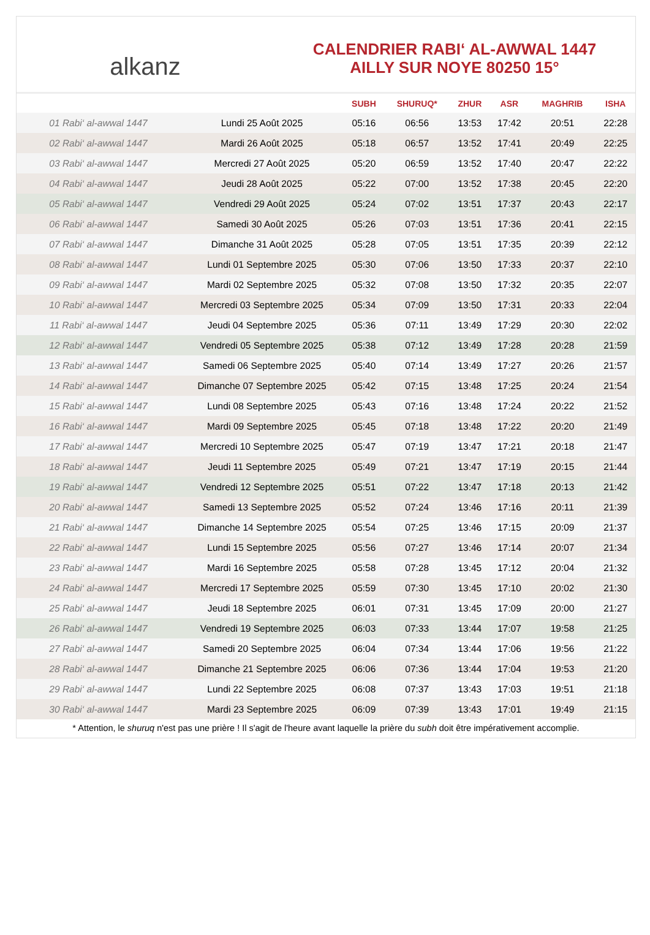alkanz
CALENDRIER RABI‘ AL-AWWAL 1447
AILLY SUR NOYE 80250 15°
| | | SUBH | SHURUQ* | ZHUR | ASR | MAGHRIB | ISHA |
| --- | --- | --- | --- | --- | --- | --- | --- |
| 01 Rabi‘ al-awwal 1447 | Lundi 25 Août 2025 | 05:16 | 06:56 | 13:53 | 17:42 | 20:51 | 22:28 |
| 02 Rabi‘ al-awwal 1447 | Mardi 26 Août 2025 | 05:18 | 06:57 | 13:52 | 17:41 | 20:49 | 22:25 |
| 03 Rabi‘ al-awwal 1447 | Mercredi 27 Août 2025 | 05:20 | 06:59 | 13:52 | 17:40 | 20:47 | 22:22 |
| 04 Rabi‘ al-awwal 1447 | Jeudi 28 Août 2025 | 05:22 | 07:00 | 13:52 | 17:38 | 20:45 | 22:20 |
| 05 Rabi‘ al-awwal 1447 | Vendredi 29 Août 2025 | 05:24 | 07:02 | 13:51 | 17:37 | 20:43 | 22:17 |
| 06 Rabi‘ al-awwal 1447 | Samedi 30 Août 2025 | 05:26 | 07:03 | 13:51 | 17:36 | 20:41 | 22:15 |
| 07 Rabi‘ al-awwal 1447 | Dimanche 31 Août 2025 | 05:28 | 07:05 | 13:51 | 17:35 | 20:39 | 22:12 |
| 08 Rabi‘ al-awwal 1447 | Lundi 01 Septembre 2025 | 05:30 | 07:06 | 13:50 | 17:33 | 20:37 | 22:10 |
| 09 Rabi‘ al-awwal 1447 | Mardi 02 Septembre 2025 | 05:32 | 07:08 | 13:50 | 17:32 | 20:35 | 22:07 |
| 10 Rabi‘ al-awwal 1447 | Mercredi 03 Septembre 2025 | 05:34 | 07:09 | 13:50 | 17:31 | 20:33 | 22:04 |
| 11 Rabi‘ al-awwal 1447 | Jeudi 04 Septembre 2025 | 05:36 | 07:11 | 13:49 | 17:29 | 20:30 | 22:02 |
| 12 Rabi‘ al-awwal 1447 | Vendredi 05 Septembre 2025 | 05:38 | 07:12 | 13:49 | 17:28 | 20:28 | 21:59 |
| 13 Rabi‘ al-awwal 1447 | Samedi 06 Septembre 2025 | 05:40 | 07:14 | 13:49 | 17:27 | 20:26 | 21:57 |
| 14 Rabi‘ al-awwal 1447 | Dimanche 07 Septembre 2025 | 05:42 | 07:15 | 13:48 | 17:25 | 20:24 | 21:54 |
| 15 Rabi‘ al-awwal 1447 | Lundi 08 Septembre 2025 | 05:43 | 07:16 | 13:48 | 17:24 | 20:22 | 21:52 |
| 16 Rabi‘ al-awwal 1447 | Mardi 09 Septembre 2025 | 05:45 | 07:18 | 13:48 | 17:22 | 20:20 | 21:49 |
| 17 Rabi‘ al-awwal 1447 | Mercredi 10 Septembre 2025 | 05:47 | 07:19 | 13:47 | 17:21 | 20:18 | 21:47 |
| 18 Rabi‘ al-awwal 1447 | Jeudi 11 Septembre 2025 | 05:49 | 07:21 | 13:47 | 17:19 | 20:15 | 21:44 |
| 19 Rabi‘ al-awwal 1447 | Vendredi 12 Septembre 2025 | 05:51 | 07:22 | 13:47 | 17:18 | 20:13 | 21:42 |
| 20 Rabi‘ al-awwal 1447 | Samedi 13 Septembre 2025 | 05:52 | 07:24 | 13:46 | 17:16 | 20:11 | 21:39 |
| 21 Rabi‘ al-awwal 1447 | Dimanche 14 Septembre 2025 | 05:54 | 07:25 | 13:46 | 17:15 | 20:09 | 21:37 |
| 22 Rabi‘ al-awwal 1447 | Lundi 15 Septembre 2025 | 05:56 | 07:27 | 13:46 | 17:14 | 20:07 | 21:34 |
| 23 Rabi‘ al-awwal 1447 | Mardi 16 Septembre 2025 | 05:58 | 07:28 | 13:45 | 17:12 | 20:04 | 21:32 |
| 24 Rabi‘ al-awwal 1447 | Mercredi 17 Septembre 2025 | 05:59 | 07:30 | 13:45 | 17:10 | 20:02 | 21:30 |
| 25 Rabi‘ al-awwal 1447 | Jeudi 18 Septembre 2025 | 06:01 | 07:31 | 13:45 | 17:09 | 20:00 | 21:27 |
| 26 Rabi‘ al-awwal 1447 | Vendredi 19 Septembre 2025 | 06:03 | 07:33 | 13:44 | 17:07 | 19:58 | 21:25 |
| 27 Rabi‘ al-awwal 1447 | Samedi 20 Septembre 2025 | 06:04 | 07:34 | 13:44 | 17:06 | 19:56 | 21:22 |
| 28 Rabi‘ al-awwal 1447 | Dimanche 21 Septembre 2025 | 06:06 | 07:36 | 13:44 | 17:04 | 19:53 | 21:20 |
| 29 Rabi‘ al-awwal 1447 | Lundi 22 Septembre 2025 | 06:08 | 07:37 | 13:43 | 17:03 | 19:51 | 21:18 |
| 30 Rabi‘ al-awwal 1447 | Mardi 23 Septembre 2025 | 06:09 | 07:39 | 13:43 | 17:01 | 19:49 | 21:15 |
* Attention, le shuruq n'est pas une prière ! Il s'agit de l'heure avant laquelle la prière du subh doit être impérativement accomplie.